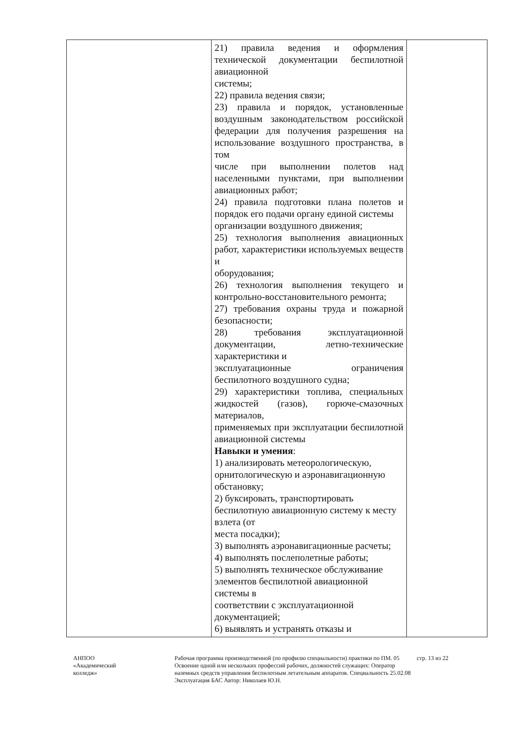| | 21) правила ведения и оформления технической документации беспилотной авиационной системы; 22) правила ведения связи; 23) правила и порядок, установленные воздушным законодательством российской федерации для получения разрешения на использование воздушного пространства, в том числе при выполнении полетов над населенными пунктами, при выполнении авиационных работ; 24) правила подготовки плана полетов и порядок его подачи органу единой системы организации воздушного движения; 25) технология выполнения авиационных работ, характеристики используемых веществ и оборудования; 26) технология выполнения текущего и контрольно-восстановительного ремонта; 27) требования охраны труда и пожарной безопасности; 28) требования эксплуатационной документации, летно-технические характеристики и эксплуатационные ограничения беспилотного воздушного судна; 29) характеристики топлива, специальных жидкостей (газов), горюче-смазочных материалов, применяемых при эксплуатации беспилотной авиационной системы Навыки и умения : 1) анализировать метеорологическую, орнитологическую и аэронавигационную обстановку; 2) буксировать, транспортировать беспилотную авиационную систему к месту взлета (от места посадки); 3) выполнять аэронавигационные расчеты; 4) выполнять послеполетные работы; 5) выполнять техническое обслуживание элементов беспилотной авиационной системы в соответствии с эксплуатационной документацией; 6) выявлять и устранять отказы и | |
АНПОО
«Академический
колледж»
Рабочая программа производственной (по профилю специальности) практики по ПМ. 05 Освоение одной или нескольких профессий рабочих, должностей служащих: Оператор наземных средств управления беспилотным летательным аппаратов. Специальность 25.02.08 Эксплуатация БАС Автор: Николаев Ю.Н.
стр. 13 из 22